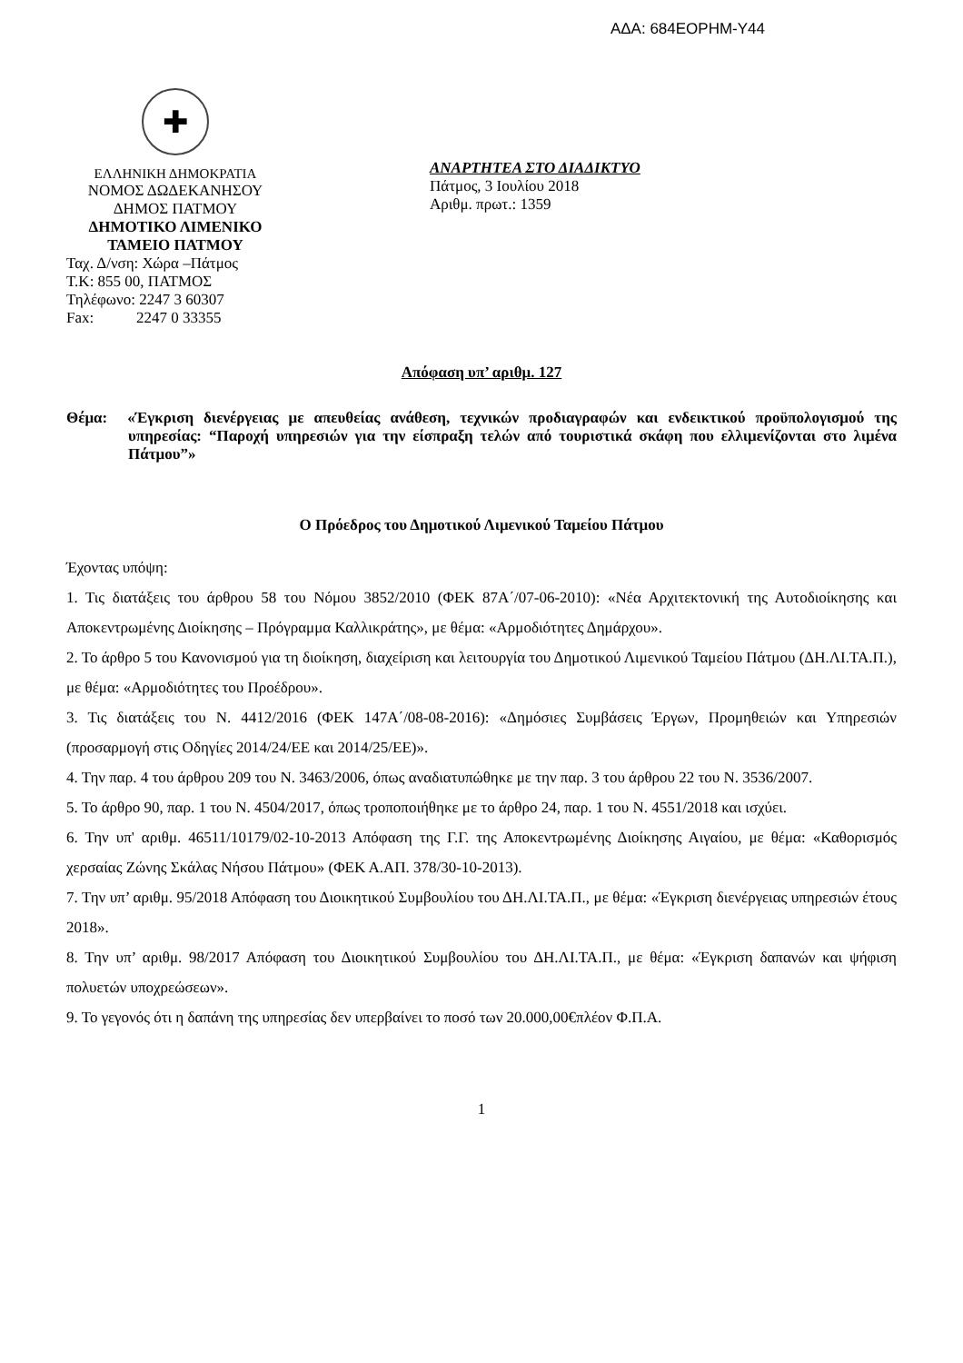ΑΔΑ: 684ΕΟΡΗΜ-Υ44
✚
ΕΛΛΗΝΙΚΗ ΔΗΜΟΚΡΑΤΙΑ
ΝΟΜΟΣ ΔΩΔΕΚΑΝΗΣΟΥ
ΔΗΜΟΣ ΠΑΤΜΟΥ
ΔΗΜΟΤΙΚΟ ΛΙΜΕΝΙΚΟ
ΤΑΜΕΙΟ ΠΑΤΜΟΥ
Ταχ. Δ/νση: Χώρα –Πάτμος
Τ.Κ: 855 00, ΠΑΤΜΟΣ
Τηλέφωνο: 2247 3 60307
Fax: 2247 0 33355
ΑΝΑΡΤΗΤΕΑ ΣΤΟ ΔΙΑΔΙΚΤΥΟ
Πάτμος, 3 Ιουλίου 2018
Αριθμ. πρωτ.: 1359
Απόφαση υπ’ αριθμ. 127
Θέμα: «Έγκριση διενέργειας με απευθείας ανάθεση, τεχνικών προδιαγραφών και ενδεικτικού προϋπολογισμού της υπηρεσίας: “Παροχή υπηρεσιών για την είσπραξη τελών από τουριστικά σκάφη που ελλιμενίζονται στο λιμένα Πάτμου”»
Ο Πρόεδρος του Δημοτικού Λιμενικού Ταμείου Πάτμου
Έχοντας υπόψη:
1. Τις διατάξεις του άρθρου 58 του Νόμου 3852/2010 (ΦΕΚ 87Α΄/07-06-2010): «Νέα Αρχιτεκτονική της Αυτοδιοίκησης και Αποκεντρωμένης Διοίκησης – Πρόγραμμα Καλλικράτης», με θέμα: «Αρμοδιότητες Δημάρχου».
2. Το άρθρο 5 του Κανονισμού για τη διοίκηση, διαχείριση και λειτουργία του Δημοτικού Λιμενικού Ταμείου Πάτμου (ΔΗ.ΛΙ.ΤΑ.Π.), με θέμα: «Αρμοδιότητες του Προέδρου».
3. Τις διατάξεις του Ν. 4412/2016 (ΦΕΚ 147Α΄/08-08-2016): «Δημόσιες Συμβάσεις Έργων, Προμηθειών και Υπηρεσιών (προσαρμογή στις Οδηγίες 2014/24/ΕΕ και 2014/25/ΕΕ)».
4. Την παρ. 4 του άρθρου 209 του Ν. 3463/2006, όπως αναδιατυπώθηκε με την παρ. 3 του άρθρου 22 του Ν. 3536/2007.
5. Το άρθρο 90, παρ. 1 του Ν. 4504/2017, όπως τροποποιήθηκε με το άρθρο 24, παρ. 1 του Ν. 4551/2018 και ισχύει.
6. Την υπ' αριθμ. 46511/10179/02-10-2013 Απόφαση της Γ.Γ. της Αποκεντρωμένης Διοίκησης Αιγαίου, με θέμα: «Καθορισμός χερσαίας Ζώνης Σκάλας Νήσου Πάτμου» (ΦΕΚ Α.ΑΠ. 378/30-10-2013).
7. Την υπ’ αριθμ. 95/2018 Απόφαση του Διοικητικού Συμβουλίου του ΔΗ.ΛΙ.ΤΑ.Π., με θέμα: «Έγκριση διενέργειας υπηρεσιών έτους 2018».
8. Την υπ’ αριθμ. 98/2017 Απόφαση του Διοικητικού Συμβουλίου του ΔΗ.ΛΙ.ΤΑ.Π., με θέμα: «Έγκριση δαπανών και ψήφιση πολυετών υποχρεώσεων».
9. Το γεγονός ότι η δαπάνη της υπηρεσίας δεν υπερβαίνει το ποσό των 20.000,00€πλέον Φ.Π.Α.
1